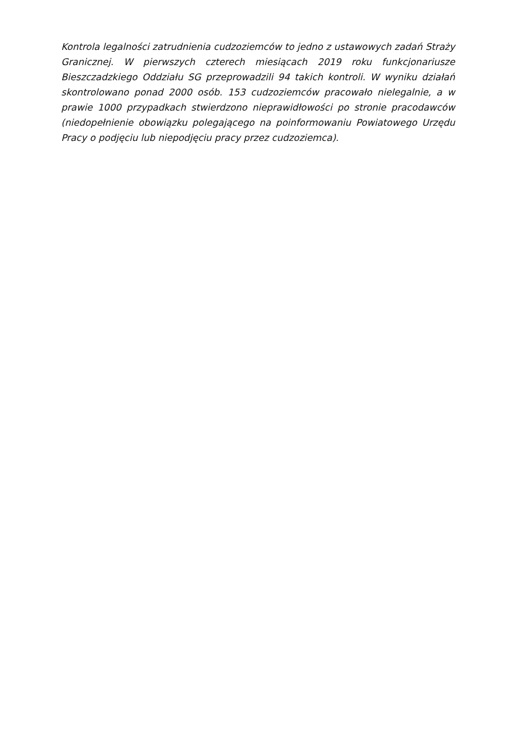Kontrola legalności zatrudnienia cudzoziemców to jedno z ustawowych zadań Straży Granicznej. W pierwszych czterech miesiącach 2019 roku funkcjonariusze Bieszczadzkiego Oddziału SG przeprowadzili 94 takich kontroli. W wyniku działań skontrolowano ponad 2000 osób. 153 cudzoziemców pracowało nielegalnie, a w prawie 1000 przypadkach stwierdzono nieprawidłowości po stronie pracodawców (niedopełnienie obowiązku polegającego na poinformowaniu Powiatowego Urzędu Pracy o podjęciu lub niepodjęciu pracy przez cudzoziemca).